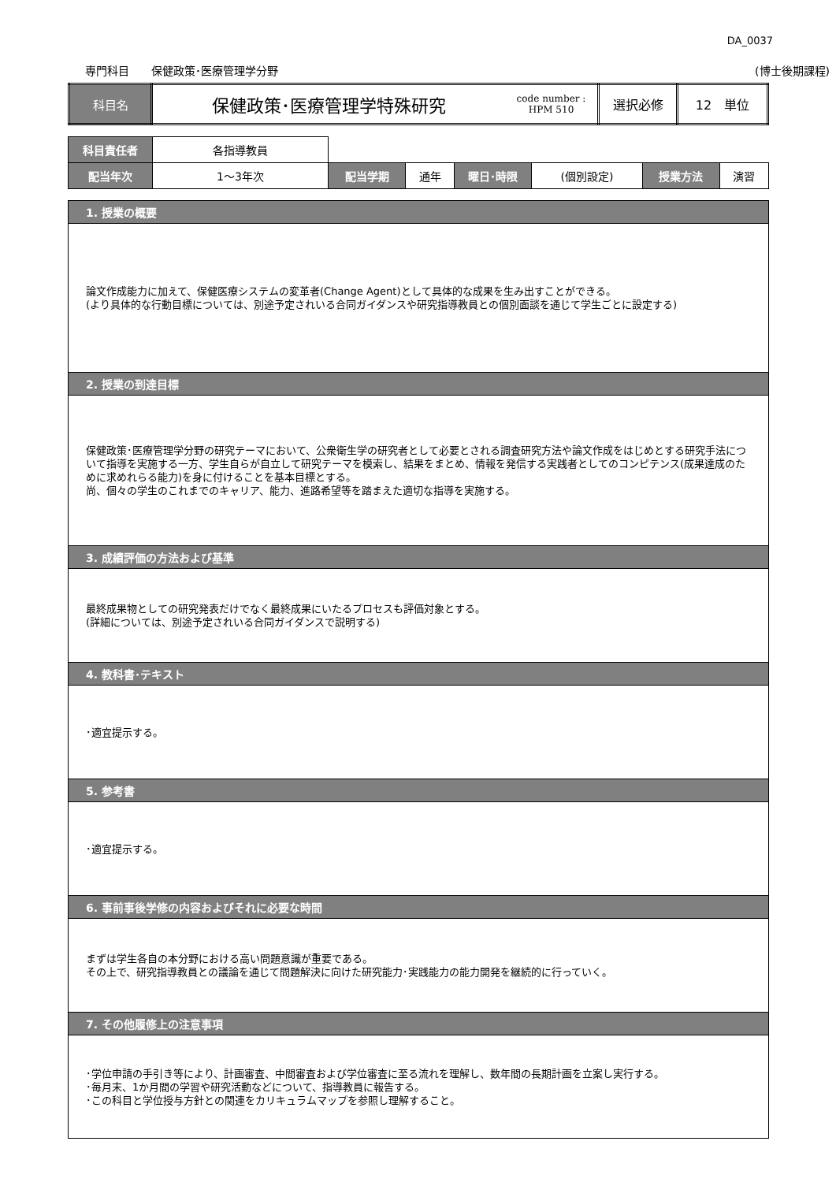DA_0037
専門科目　　保健政策･医療管理学分野 (博士後期課程)
| 科目名 | 保健政策･医療管理学特殊研究 | code number : HPM 510 | 選択必修 | 12 単位 |
| 科目責任者 | 各指導教員 | | | | | | |
| 配当年次 | 1～3年次 | 配当学期 | 通年 | 曜日･時限 | (個別設定) | 授業方法 | 演習 |
1. 授業の概要
論文作成能力に加えて、保健医療システムの変革者(Change Agent)として具体的な成果を生み出すことができる。
(より具体的な行動目標については、別途予定されいる合同ガイダンスや研究指導教員との個別面談を通じて学生ごとに設定する)
2. 授業の到達目標
保健政策･医療管理学分野の研究テーマにおいて、公衆衛生学の研究者として必要とされる調査研究方法や論文作成をはじめとする研究手法について指導を実施する一方、学生自らが自立して研究テーマを模索し、結果をまとめ、情報を発信する実践者としてのコンピテンス(成果達成のために求めれらる能力)を身に付けることを基本目標とする。
尚、個々の学生のこれまでのキャリア、能力、進路希望等を踏まえた適切な指導を実施する。
3. 成績評価の方法および基準
最終成果物としての研究発表だけでなく最終成果にいたるプロセスも評価対象とする。
(詳細については、別途予定されいる合同ガイダンスで説明する)
4. 教科書･テキスト
･適宜提示する。
5. 参考書
･適宜提示する。
6. 事前事後学修の内容およびそれに必要な時間
まずは学生各自の本分野における高い問題意識が重要である。
その上で、研究指導教員との議論を通じて問題解決に向けた研究能力･実践能力の能力開発を継続的に行っていく。
7. その他履修上の注意事項
･学位申請の手引き等により、計画審査、中間審査および学位審査に至る流れを理解し、数年間の長期計画を立案し実行する。
･毎月末、1か月間の学習や研究活動などについて、指導教員に報告する。
･この科目と学位授与方針との関連をカリキュラムマップを参照し理解すること。